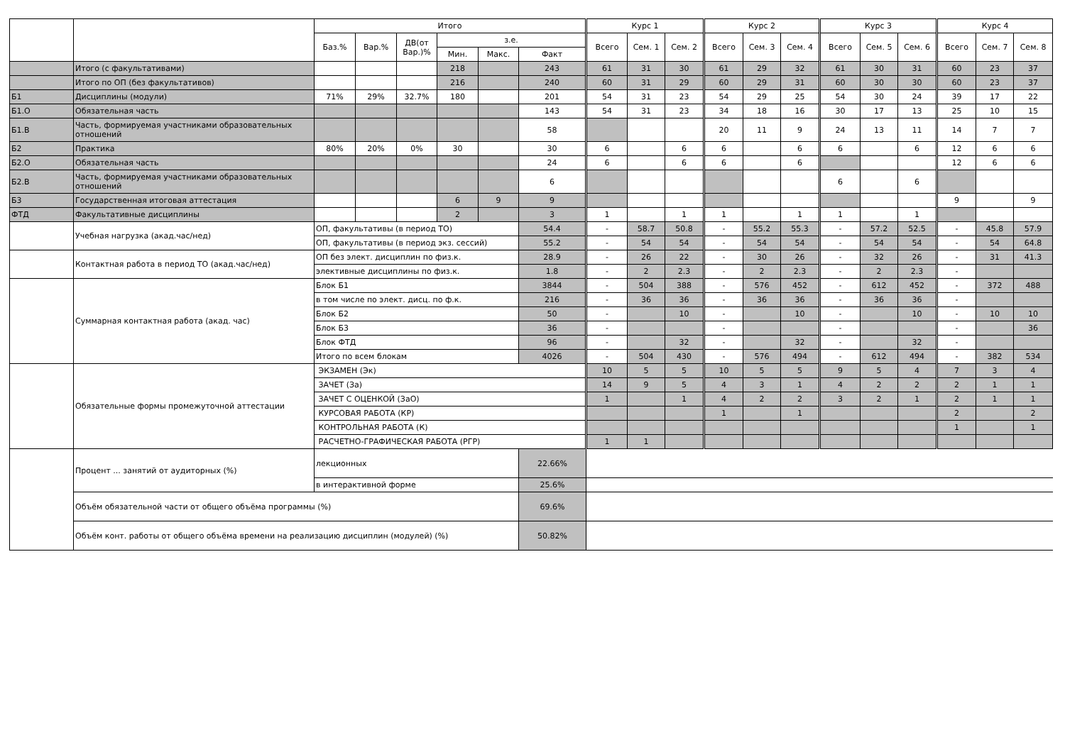| | | Итого | | | | | | Курс 1 | | | Курс 2 | | | Курс 3 | | | Курс 4 | | |
| --- | --- | --- | --- | --- | --- | --- | --- | --- | --- | --- | --- | --- | --- | --- | --- | --- | --- | --- | --- |
| | | Баз.% | Вар.% | ДВ(от Вар.)% | з.е. | | | Всего | Сем. 1 | Сем. 2 | Всего | Сем. 3 | Сем. 4 | Всего | Сем. 5 | Сем. 6 | Всего | Сем. 7 | Сем. 8 |
| | | | | | Мин. | Макс. | Факт | | | | | | | | | | | | |
| | Итого (с факультативами) | | | | 218 | | 243 | 61 | 31 | 30 | 61 | 29 | 32 | 61 | 30 | 31 | 60 | 23 | 37 |
| | Итого по ОП (без факультативов) | | | | 216 | | 240 | 60 | 31 | 29 | 60 | 29 | 31 | 60 | 30 | 30 | 60 | 23 | 37 |
| Б1 | Дисциплины (модули) | 71% | 29% | 32.7% | 180 | | 201 | 54 | 31 | 23 | 54 | 29 | 25 | 54 | 30 | 24 | 39 | 17 | 22 |
| Б1.О | Обязательная часть | | | | | | 143 | 54 | 31 | 23 | 34 | 18 | 16 | 30 | 17 | 13 | 25 | 10 | 15 |
| Б1.В | Часть, формируемая участниками образовательных отношений | | | | | | 58 | | | | 20 | 11 | 9 | 24 | 13 | 11 | 14 | 7 | 7 |
| Б2 | Практика | 80% | 20% | 0% | 30 | | 30 | 6 | | 6 | 6 | | 6 | 6 | | 6 | 12 | 6 | 6 |
| Б2.О | Обязательная часть | | | | | | 24 | 6 | | 6 | 6 | | 6 | | | | 12 | 6 | 6 |
| Б2.В | Часть, формируемая участниками образовательных отношений | | | | | | 6 | | | | | | | 6 | | 6 | | | |
| Б3 | Государственная итоговая аттестация | | | | 6 | 9 | 9 | | | | | | | | | | 9 | | 9 |
| ФТД | Факультативные дисциплины | | | | 2 | | 3 | 1 | | 1 | 1 | | 1 | 1 | | 1 | | | |
| | Учебная нагрузка (акад.час/нед) | ОП, факультативы (в период ТО) | | | | | 54.4 | - | 58.7 | 50.8 | - | 55.2 | 55.3 | - | 57.2 | 52.5 | - | 45.8 | 57.9 |
| | | ОП, факультативы (в период экз. сессий) | | | | | 55.2 | - | 54 | 54 | - | 54 | 54 | - | 54 | 54 | - | 54 | 64.8 |
| | Контактная работа в период ТО (акад.час/нед) | ОП без элект. дисциплин по физ.к. | | | | | 28.9 | - | 26 | 22 | - | 30 | 26 | - | 32 | 26 | - | 31 | 41.3 |
| | | элективные дисциплины по физ.к. | | | | | 1.8 | - | 2 | 2.3 | - | 2 | 2.3 | - | 2 | 2.3 | - | | |
| | Суммарная контактная работа (акад. час) | Блок Б1 | | | | | 3844 | - | 504 | 388 | - | 576 | 452 | - | 612 | 452 | - | 372 | 488 |
| | | в том числе по элект. дисц. по ф.к. | | | | | 216 | - | 36 | 36 | - | 36 | 36 | - | 36 | 36 | - | | |
| | | Блок Б2 | | | | | 50 | - | | 10 | - | | 10 | - | | 10 | - | 10 | 10 |
| | | Блок Б3 | | | | | 36 | - | | | - | | | - | | | - | | 36 |
| | | Блок ФТД | | | | | 96 | - | | 32 | - | | 32 | - | | 32 | - | | |
| | | Итого по всем блокам | | | | | 4026 | - | 504 | 430 | - | 576 | 494 | - | 612 | 494 | - | 382 | 534 |
| | Обязательные формы промежуточной аттестации | ЭКЗАМЕН (Эк) | | | | | | 10 | 5 | 5 | 10 | 5 | 5 | 9 | 5 | 4 | 7 | 3 | 4 |
| | | ЗАЧЕТ (За) | | | | | | 14 | 9 | 5 | 4 | 3 | 1 | 4 | 2 | 2 | 2 | 1 | 1 |
| | | ЗАЧЕТ С ОЦЕНКОЙ (ЗаО) | | | | | | 1 | | 1 | 4 | 2 | 2 | 3 | 2 | 1 | 2 | 1 | 1 |
| | | КУРСОВАЯ РАБОТА (КР) | | | | | | | | | 1 | | 1 | | | | 2 | | 2 |
| | | КОНТРОЛЬНАЯ РАБОТА (К) | | | | | | | | | | | | | | | 1 | | 1 |
| | | РАСЧЕТНО-ГРАФИЧЕСКАЯ РАБОТА (РГР) | | | | | | 1 | 1 | | | | | | | | | | |
| | Процент ... занятий от аудиторных (%) | лекционных | | | | | 22.66% | | | | | | | | | | | | |
| | | в интерактивной форме | | | | | 25.6% | | | | | | | | | | | | |
| | Объём обязательной части от общего объёма программы (%) | | | | | | 69.6% | | | | | | | | | | | | |
| | Объём конт. работы от общего объёма времени на реализацию дисциплин (модулей) (%) | | | | | | 50.82% | | | | | | | | | | | | |